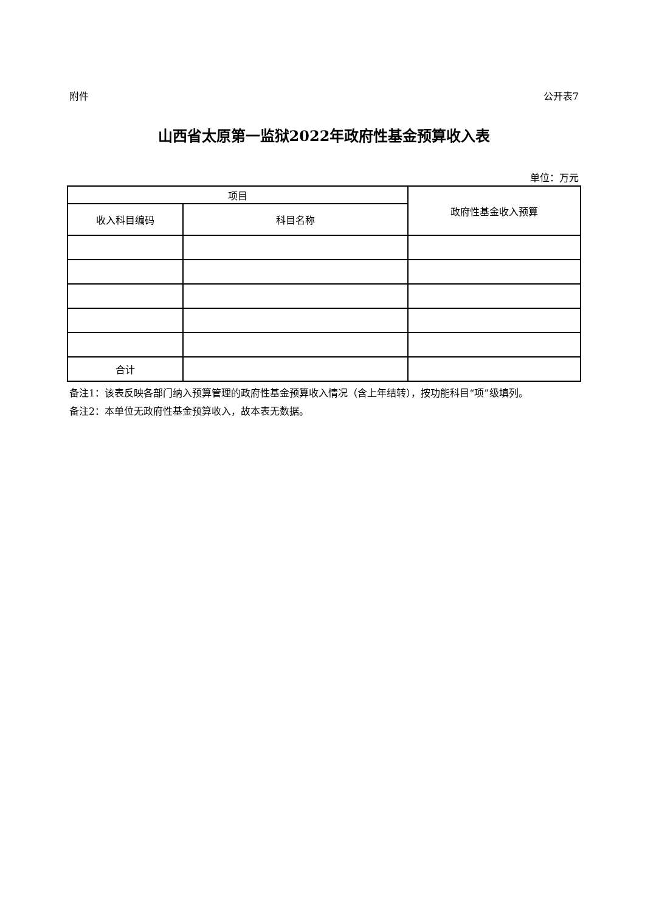附件 公开表7
山西省太原第一监狱2022年政府性基金预算收入表
单位：万元
| 项目 | | 政府性基金收入预算 |
| --- | --- | --- |
| 收入科目编码 | 科目名称 | |
| 合计 | | |
备注1：该表反映各部门纳入预算管理的政府性基金预算收入情况（含上年结转），按功能科目“项”级填列。
备注2：本单位无政府性基金预算收入，故本表无数据。